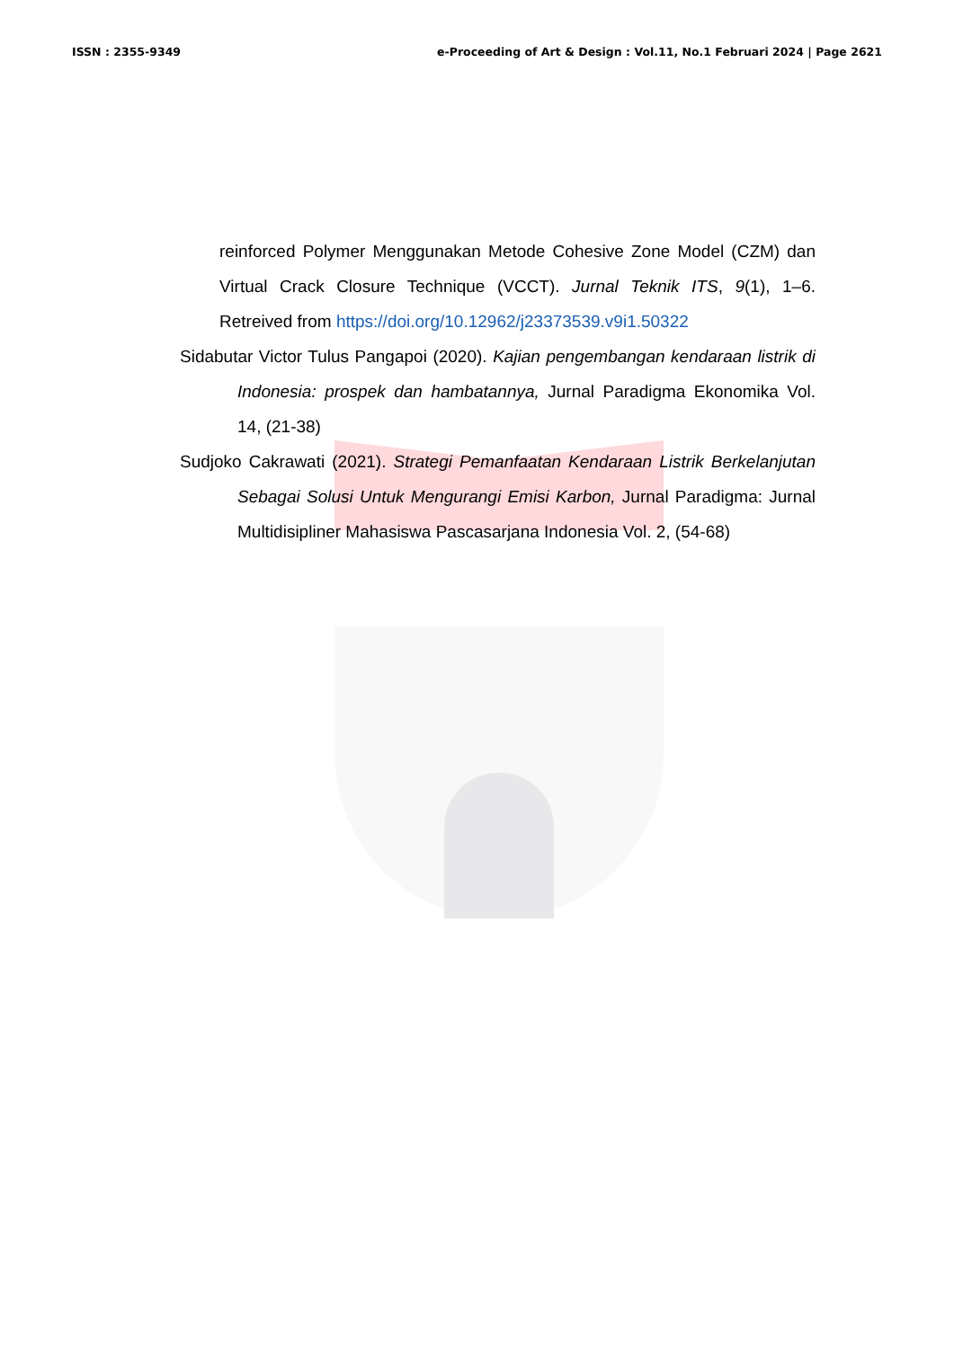ISSN : 2355-9349 e-Proceeding of Art & Design : Vol.11, No.1 Februari 2024 | Page 2621
reinforced Polymer Menggunakan Metode Cohesive Zone Model (CZM) dan Virtual Crack Closure Technique (VCCT). Jurnal Teknik ITS, 9(1), 1–6. Retreived from https://doi.org/10.12962/j23373539.v9i1.50322
Sidabutar Victor Tulus Pangapoi (2020). Kajian pengembangan kendaraan listrik di Indonesia: prospek dan hambatannya, Jurnal Paradigma Ekonomika Vol. 14, (21-38)
Sudjoko Cakrawati (2021). Strategi Pemanfaatan Kendaraan Listrik Berkelanjutan Sebagai Solusi Untuk Mengurangi Emisi Karbon, Jurnal Paradigma: Jurnal Multidisipliner Mahasiswa Pascasarjana Indonesia Vol. 2, (54-68)